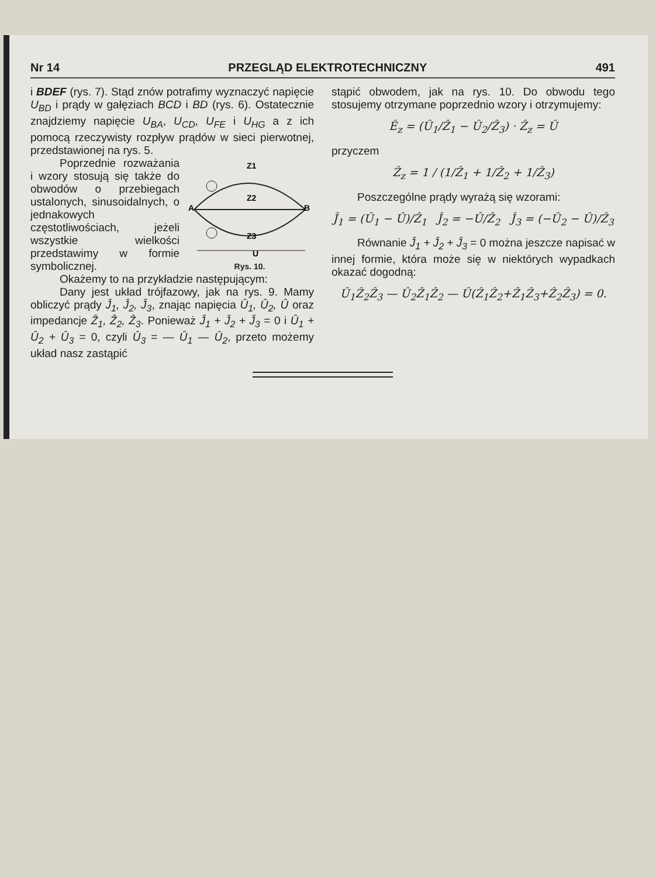Nr 14 PRZEGLĄD ELEKTROTECHNICZNY 491
i BDEF (rys. 7). Stąd znów potrafimy wyznaczyć napięcie U<sub>BD</sub> i prądy w gałęziach BCD i BD (rys. 6). Ostatecznie znajdziemy napięcie U<sub>BA</sub>, U<sub>CD</sub>, U<sub>FE</sub> i U<sub>HG</sub> a z ich pomocą rzeczywisty rozpływ prądów w sieci pierwotnej, przedstawionej na rys. 5.
Z1
Z2
Z3
A
B
U
Rys. 10.
Poprzednie rozważania i wzory stosują się także do obwodów o przebiegach ustalonych, sinusoidalnych, o jednakowych częstotliwościach, jeżeli wszystkie wielkości przedstawimy w formie symbolicznej.
Okażemy to na przykładzie następującym:
Dany jest układ trójfazowy, jak na rys. 9. Mamy obliczyć prądy Ĵ<sub>1</sub>, Ĵ<sub>2</sub>, Ĵ<sub>3</sub>, znając napięcia Û<sub>1</sub>, Û<sub>2</sub>, Û oraz impedancje Ẑ<sub>1</sub>, Ẑ<sub>2</sub>, Ẑ<sub>3</sub>. Ponieważ Ĵ<sub>1</sub> + Ĵ<sub>2</sub> + Ĵ<sub>3</sub> = 0 i Û<sub>1</sub> + Û<sub>2</sub> + Û<sub>3</sub> = 0, czyli Û<sub>3</sub> = — Û<sub>1</sub> — Û<sub>2</sub>, przeto możemy układ nasz zastąpić
stąpić obwodem, jak na rys. 10. Do obwodu tego stosujemy otrzymane poprzednio wzory i otrzymujemy:
Ê<sub>z</sub> = (Û<sub>1</sub>/Ẑ<sub>1</sub> − Û<sub>2</sub>/Ẑ<sub>3</sub>) · Ẑ<sub>z</sub> = Û
przyczem
Ẑ<sub>z</sub> = 1 / (1/Ẑ<sub>1</sub> + 1/Ẑ<sub>2</sub> + 1/Ẑ<sub>3</sub>)
Poszczególne prądy wyrażą się wzorami:
Ĵ<sub>1</sub> = (Û<sub>1</sub> − Û)/Ẑ<sub>1</sub> Ĵ<sub>2</sub> = −Û/Ẑ<sub>2</sub> Ĵ<sub>3</sub> = (−Û<sub>2</sub> − Û)/Ẑ<sub>3</sub>
Równanie Ĵ<sub>1</sub> + Ĵ<sub>2</sub> + Ĵ<sub>3</sub> = 0 można jeszcze napisać w innej formie, która może się w niektórych wypadkach okazać dogodną:
Û<sub>1</sub>Ẑ<sub>2</sub>Ẑ<sub>3</sub> — Û<sub>2</sub>Ẑ<sub>1</sub>Ẑ<sub>2</sub> — Û(Ẑ<sub>1</sub>Ẑ<sub>2</sub>+Ẑ<sub>1</sub>Ẑ<sub>3</sub>+Ẑ<sub>2</sub>Ẑ<sub>3</sub>) = 0.